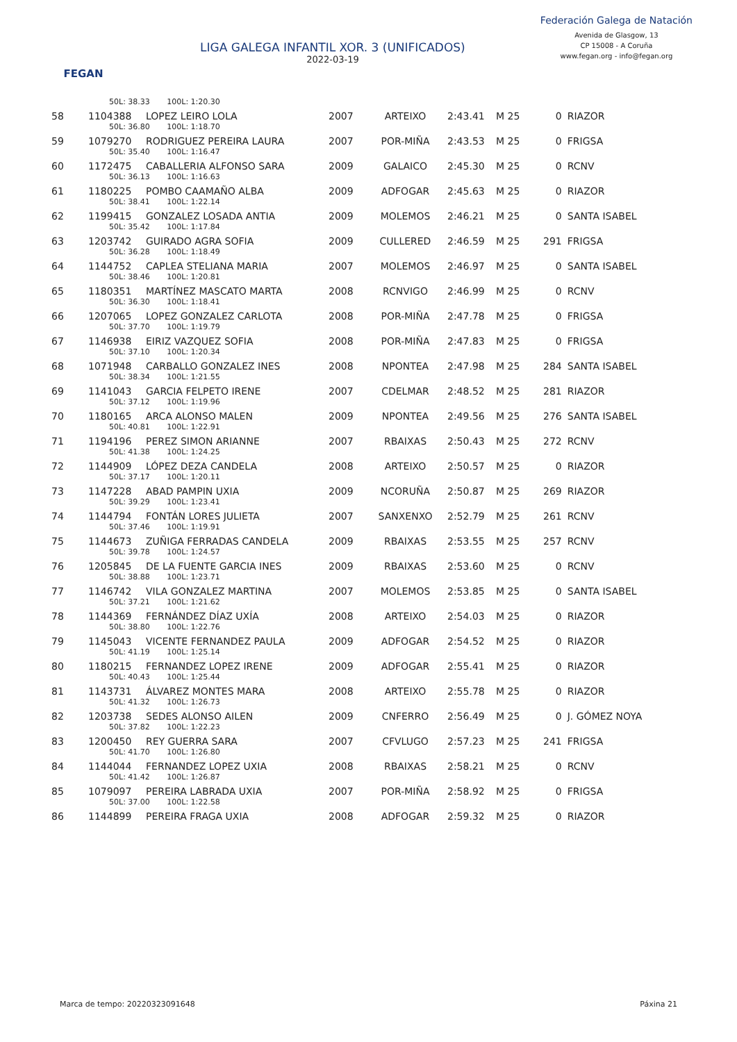FEGAN
LIGA GALEGA INFANTIL XOR. 3 (UNIFICADOS)
2022-03-19
Federación Galega de Natación
Avenida de Glasgow, 13
CP 15008 - A Coruña
www.fegan.org - info@fegan.org
| | 50L: 38.33 100L: 1:20.30 | | | | | | | |
| 58 | 1104388 | LOPEZ LEIRO LOLA | 2007 | ARTEIXO | 2:43.41 | M 25 | 0 | RIAZOR |
| | 50L: 36.80 100L: 1:18.70 | | | | | | | |
| 59 | 1079270 | RODRIGUEZ PEREIRA LAURA | 2007 | POR-MIÑA | 2:43.53 | M 25 | 0 | FRIGSA |
| | 50L: 35.40 100L: 1:16.47 | | | | | | | |
| 60 | 1172475 | CABALLERIA ALFONSO SARA | 2009 | GALAICO | 2:45.30 | M 25 | 0 | RCNV |
| | 50L: 36.13 100L: 1:16.63 | | | | | | | |
| 61 | 1180225 | POMBO CAAMAÑO ALBA | 2009 | ADFOGAR | 2:45.63 | M 25 | 0 | RIAZOR |
| | 50L: 38.41 100L: 1:22.14 | | | | | | | |
| 62 | 1199415 | GONZALEZ LOSADA ANTIA | 2009 | MOLEMOS | 2:46.21 | M 25 | 0 | SANTA ISABEL |
| | 50L: 35.42 100L: 1:17.84 | | | | | | | |
| 63 | 1203742 | GUIRADO AGRA SOFIA | 2009 | CULLERED | 2:46.59 | M 25 | 291 | FRIGSA |
| | 50L: 36.28 100L: 1:18.49 | | | | | | | |
| 64 | 1144752 | CAPLEA STELIANA MARIA | 2007 | MOLEMOS | 2:46.97 | M 25 | 0 | SANTA ISABEL |
| | 50L: 38.46 100L: 1:20.81 | | | | | | | |
| 65 | 1180351 | MARTÍNEZ MASCATO MARTA | 2008 | RCNVIGO | 2:46.99 | M 25 | 0 | RCNV |
| | 50L: 36.30 100L: 1:18.41 | | | | | | | |
| 66 | 1207065 | LOPEZ GONZALEZ CARLOTA | 2008 | POR-MIÑA | 2:47.78 | M 25 | 0 | FRIGSA |
| | 50L: 37.70 100L: 1:19.79 | | | | | | | |
| 67 | 1146938 | EIRIZ VAZQUEZ SOFIA | 2008 | POR-MIÑA | 2:47.83 | M 25 | 0 | FRIGSA |
| | 50L: 37.10 100L: 1:20.34 | | | | | | | |
| 68 | 1071948 | CARBALLO GONZALEZ INES | 2008 | NPONTEA | 2:47.98 | M 25 | 284 | SANTA ISABEL |
| | 50L: 38.34 100L: 1:21.55 | | | | | | | |
| 69 | 1141043 | GARCIA FELPETO IRENE | 2007 | CDELMAR | 2:48.52 | M 25 | 281 | RIAZOR |
| | 50L: 37.12 100L: 1:19.96 | | | | | | | |
| 70 | 1180165 | ARCA ALONSO MALEN | 2009 | NPONTEA | 2:49.56 | M 25 | 276 | SANTA ISABEL |
| | 50L: 40.81 100L: 1:22.91 | | | | | | | |
| 71 | 1194196 | PEREZ SIMON ARIANNE | 2007 | RBAIXAS | 2:50.43 | M 25 | 272 | RCNV |
| | 50L: 41.38 100L: 1:24.25 | | | | | | | |
| 72 | 1144909 | LÓPEZ DEZA CANDELA | 2008 | ARTEIXO | 2:50.57 | M 25 | 0 | RIAZOR |
| | 50L: 37.17 100L: 1:20.11 | | | | | | | |
| 73 | 1147228 | ABAD PAMPIN UXIA | 2009 | NCORUÑA | 2:50.87 | M 25 | 269 | RIAZOR |
| | 50L: 39.29 100L: 1:23.41 | | | | | | | |
| 74 | 1144794 | FONTÁN LORES JULIETA | 2007 | SANXENXO | 2:52.79 | M 25 | 261 | RCNV |
| | 50L: 37.46 100L: 1:19.91 | | | | | | | |
| 75 | 1144673 | ZUÑIGA FERRADAS CANDELA | 2009 | RBAIXAS | 2:53.55 | M 25 | 257 | RCNV |
| | 50L: 39.78 100L: 1:24.57 | | | | | | | |
| 76 | 1205845 | DE LA FUENTE GARCIA INES | 2009 | RBAIXAS | 2:53.60 | M 25 | 0 | RCNV |
| | 50L: 38.88 100L: 1:23.71 | | | | | | | |
| 77 | 1146742 | VILA GONZALEZ MARTINA | 2007 | MOLEMOS | 2:53.85 | M 25 | 0 | SANTA ISABEL |
| | 50L: 37.21 100L: 1:21.62 | | | | | | | |
| 78 | 1144369 | FERNÁNDEZ DÍAZ UXÍA | 2008 | ARTEIXO | 2:54.03 | M 25 | 0 | RIAZOR |
| | 50L: 38.80 100L: 1:22.76 | | | | | | | |
| 79 | 1145043 | VICENTE FERNANDEZ PAULA | 2009 | ADFOGAR | 2:54.52 | M 25 | 0 | RIAZOR |
| | 50L: 41.19 100L: 1:25.14 | | | | | | | |
| 80 | 1180215 | FERNANDEZ LOPEZ IRENE | 2009 | ADFOGAR | 2:55.41 | M 25 | 0 | RIAZOR |
| | 50L: 40.43 100L: 1:25.44 | | | | | | | |
| 81 | 1143731 | ÁLVAREZ MONTES MARA | 2008 | ARTEIXO | 2:55.78 | M 25 | 0 | RIAZOR |
| | 50L: 41.32 100L: 1:26.73 | | | | | | | |
| 82 | 1203738 | SEDES ALONSO AILEN | 2009 | CNFERRO | 2:56.49 | M 25 | 0 | J. GÓMEZ NOYA |
| | 50L: 37.82 100L: 1:22.23 | | | | | | | |
| 83 | 1200450 | REY GUERRA SARA | 2007 | CFVLUGO | 2:57.23 | M 25 | 241 | FRIGSA |
| | 50L: 41.70 100L: 1:26.80 | | | | | | | |
| 84 | 1144044 | FERNANDEZ LOPEZ UXIA | 2008 | RBAIXAS | 2:58.21 | M 25 | 0 | RCNV |
| | 50L: 41.42 100L: 1:26.87 | | | | | | | |
| 85 | 1079097 | PEREIRA LABRADA UXIA | 2007 | POR-MIÑA | 2:58.92 | M 25 | 0 | FRIGSA |
| | 50L: 37.00 100L: 1:22.58 | | | | | | | |
| 86 | 1144899 | PEREIRA FRAGA UXIA | 2008 | ADFOGAR | 2:59.32 | M 25 | 0 | RIAZOR |
Marca de tempo: 20220323091648 Páxina 21